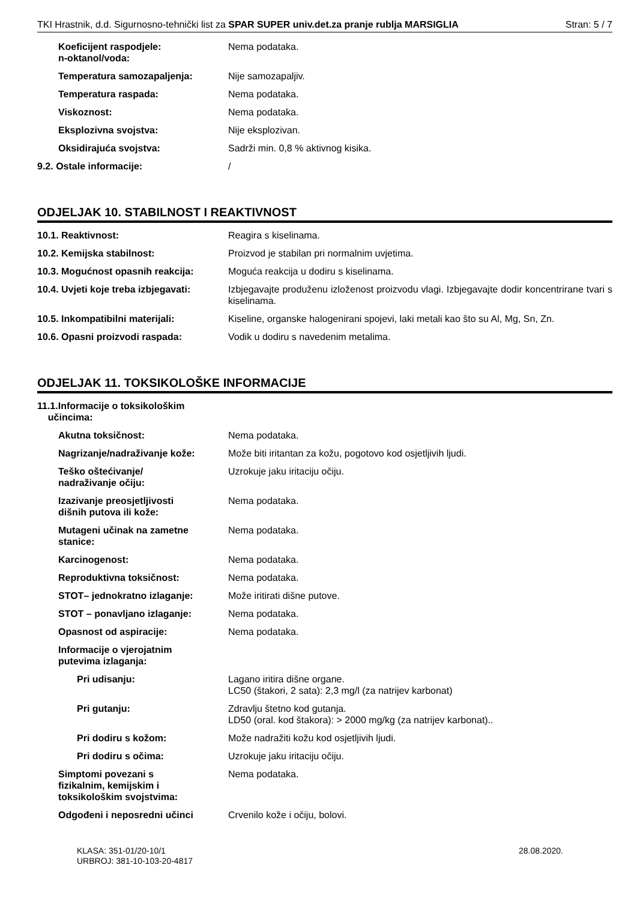TKI Hrastnik, d.d. Sigurnosno-tehnički list za SPAR SUPER univ.det.za pranje rublja MARSIGLIA Stran: 5 / 7
Koeficijent raspodjele:
n-oktanol/voda:
Nema podataka.
Temperatura samozapaljenja: Nije samozapaljiv.
Temperatura raspada: Nema podataka.
Viskoznost: Nema podataka.
Eksplozivna svojstva: Nije eksplozivan.
Oksidirajuća svojstva: Sadrži min. 0,8 % aktivnog kisika.
9.2. Ostale informacije: /
ODJELJAK 10. STABILNOST I REAKTIVNOST
10.1. Reaktivnost: Reagira s kiselinama.
10.2. Kemijska stabilnost: Proizvod je stabilan pri normalnim uvjetima.
10.3. Mogućnost opasnih reakcija: Moguća reakcija u dodiru s kiselinama.
10.4. Uvjeti koje treba izbjegavati:
Izbjegavajte produženu izloženost proizvodu vlagi. Izbjegavajte dodir koncentrirane tvari s kiselinama.
10.5. Inkompatibilni materijali: Kiseline, organske halogenirani spojevi, laki metali kao što su Al, Mg, Sn, Zn.
10.6. Opasni proizvodi raspada: Vodik u dodiru s navedenim metalima.
ODJELJAK 11. TOKSIKOLOŠKE INFORMACIJE
11.1.Informacije o toksikološkim
učincima:
Akutna toksičnost: Nema podataka.
Nagrizanje/nadraživanje kože: Može biti iritantan za kožu, pogotovo kod osjetljivih ljudi.
Teško oštećivanje/
nadraživanje očiju:
Uzrokuje jaku iritaciju očiju.
Izazivanje preosjetljivosti
dišnih putova ili kože:
Nema podataka.
Mutageni učinak na zametne
stanice:
Nema podataka.
Karcinogenost: Nema podataka.
Reproduktivna toksičnost: Nema podataka.
STOT– jednokratno izlaganje: Može iritirati dišne putove.
STOT – ponavljano izlaganje: Nema podataka.
Opasnost od aspiracije: Nema podataka.
Informacije o vjerojatnim
putevima izlaganja:
Pri udisanju: Lagano iritira dišne organe.
LC50 (štakori, 2 sata): 2,3 mg/l (za natrijev karbonat)
Pri gutanju: Zdravlju štetno kod gutanja.
LD50 (oral. kod štakora): > 2000 mg/kg (za natrijev karbonat)..
Pri dodiru s kožom: Može nadražiti kožu kod osjetljivih ljudi.
Pri dodiru s očima: Uzrokuje jaku iritaciju očiju.
Simptomi povezani s
fizikalnim, kemijskim i
toksikološkim svojstvima:
Nema podataka.
Odgođeni i neposredni učinci Crvenilo kože i očiju, bolovi.
KLASA: 351-01/20-10/1
URBROJ: 381-10-103-20-4817
28.08.2020.